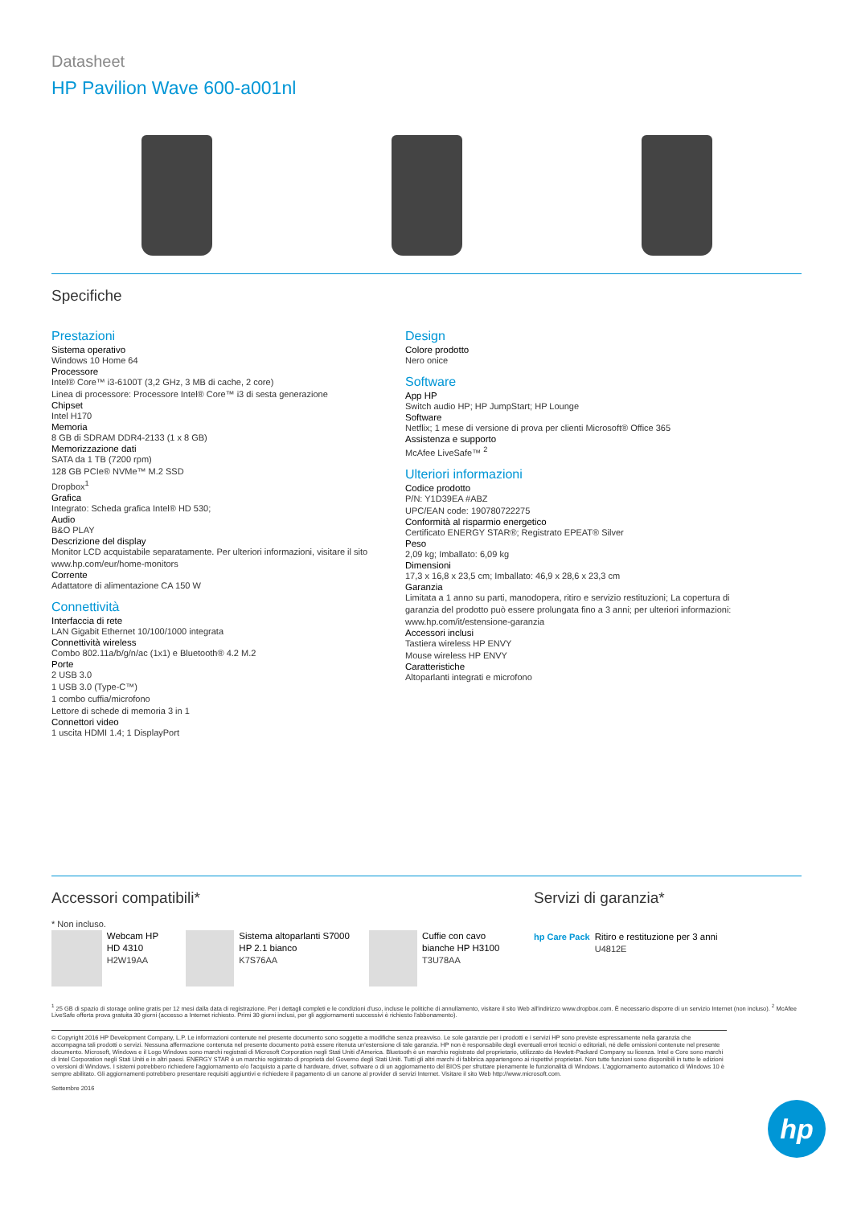Datasheet
HP Pavilion Wave 600-a001nl
Specifiche
Prestazioni
Sistema operativo
Windows 10 Home 64
Processore
Intel® Core™ i3-6100T (3,2 GHz, 3 MB di cache, 2 core)
Linea di processore: Processore Intel® Core™ i3 di sesta generazione
Chipset
Intel H170
Memoria
8 GB di SDRAM DDR4-2133 (1 x 8 GB)
Memorizzazione dati
SATA da 1 TB (7200 rpm)
128 GB PCIe® NVMe™ M.2 SSD
Dropbox<sup>1</sup>
Grafica
Integrato: Scheda grafica Intel® HD 530;
Audio
B&O PLAY
Descrizione del display
Monitor LCD acquistabile separatamente. Per ulteriori informazioni, visitare il sito www.hp.com/eur/home-monitors
Corrente
Adattatore di alimentazione CA 150 W
Connettività
Interfaccia di rete
LAN Gigabit Ethernet 10/100/1000 integrata
Connettività wireless
Combo 802.11a/b/g/n/ac (1x1) e Bluetooth® 4.2 M.2
Porte
2 USB 3.0
1 USB 3.0 (Type-C™)
1 combo cuffia/microfono
Lettore di schede di memoria 3 in 1
Connettori video
1 uscita HDMI 1.4; 1 DisplayPort
Design
Colore prodotto
Nero onice
Software
App HP
Switch audio HP; HP JumpStart; HP Lounge
Software
Netflix; 1 mese di versione di prova per clienti Microsoft® Office 365
Assistenza e supporto
McAfee LiveSafe™ <sup>2</sup>
Ulteriori informazioni
Codice prodotto
P/N: Y1D39EA #ABZ
UPC/EAN code: 190780722275
Conformità al risparmio energetico
Certificato ENERGY STAR®; Registrato EPEAT® Silver
Peso
2,09 kg; Imballato: 6,09 kg
Dimensioni
17,3 x 16,8 x 23,5 cm; Imballato: 46,9 x 28,6 x 23,3 cm
Garanzia
Limitata a 1 anno su parti, manodopera, ritiro e servizio restituzioni; La copertura di garanzia del prodotto può essere prolungata fino a 3 anni; per ulteriori informazioni: www.hp.com/it/estensione-garanzia
Accessori inclusi
Tastiera wireless HP ENVY
Mouse wireless HP ENVY
Caratteristiche
Altoparlanti integrati e microfono
Accessori compatibili*
* Non incluso.
Webcam HP HD 4310
H2W19AA
Sistema altoparlanti S7000 HP 2.1 bianco
K7S76AA
Cuffie con cavo bianche HP H3100
T3U78AA
Servizi di garanzia*
hp Care Pack Ritiro e restituzione per 3 anni
U4812E
<sup>1</sup> 25 GB di spazio di storage online gratis per 12 mesi dalla data di registrazione. Per i dettagli completi e le condizioni d'uso, incluse le politiche di annullamento, visitare il sito Web all'indirizzo www.dropbox.com. È necessario disporre di un servizio Internet (non incluso). <sup>2</sup> McAfee LiveSafe offerta prova gratuita 30 giorni (accesso a Internet richiesto. Primi 30 giorni inclusi, per gli aggiornamenti successivi è richiesto l'abbonamento).
© Copyright 2016 HP Development Company, L.P. Le informazioni contenute nel presente documento sono soggette a modifiche senza preavviso. Le sole garanzie per i prodotti e i servizi HP sono previste espressamente nella garanzia che accompagna tali prodotti o servizi. Nessuna affermazione contenuta nel presente documento potrà essere ritenuta un'estensione di tale garanzia. HP non è responsabile degli eventuali errori tecnici o editoriali, né delle omissioni contenute nel presente documento. Microsoft, Windows e il Logo Windows sono marchi registrati di Microsoft Corporation negli Stati Uniti d'America. Bluetooth è un marchio registrato del proprietario, utilizzato da Hewlett-Packard Company su licenza. Intel e Core sono marchi di Intel Corporation negli Stati Uniti e in altri paesi. ENERGY STAR è un marchio registrato di proprietà del Governo degli Stati Uniti. Tutti gli altri marchi di fabbrica appartengono ai rispettivi proprietari. Non tutte funzioni sono disponibili in tutte le edizioni o versioni di Windows. I sistemi potrebbero richiedere l'aggiornamento e/o l'acquisto a parte di hardware, driver, software o di un aggiornamento del BIOS per sfruttare pienamente le funzionalità di Windows. L'aggiornamento automatico di Windows 10 è sempre abilitato. Gli aggiornamenti potrebbero presentare requisiti aggiuntivi e richiedere il pagamento di un canone al provider di servizi Internet. Visitare il sito Web http://www.microsoft.com.
Settembre 2016
hp